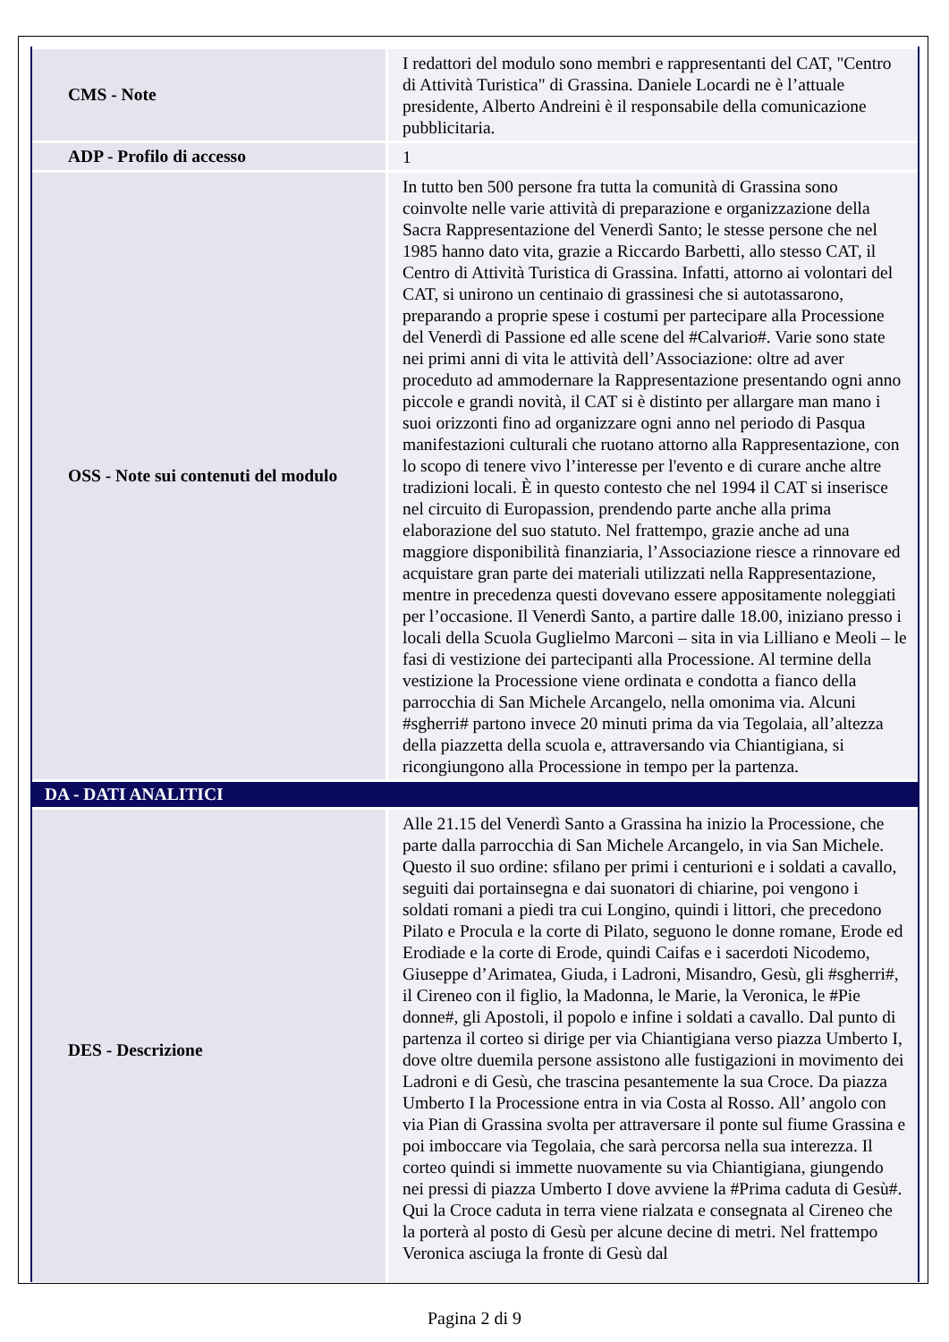| CMS - Note | I redattori del modulo sono membri e rappresentanti del CAT, "Centro di Attività Turistica" di Grassina. Daniele Locardi ne è l’attuale presidente, Alberto Andreini è il responsabile della comunicazione pubblicitaria. |
| ADP - Profilo di accesso | 1 |
| OSS - Note sui contenuti del modulo | In tutto ben 500 persone fra tutta la comunità di Grassina sono coinvolte nelle varie attività di preparazione e organizzazione della Sacra Rappresentazione del Venerdì Santo; le stesse persone che nel 1985 hanno dato vita, grazie a Riccardo Barbetti, allo stesso CAT, il Centro di Attività Turistica di Grassina. Infatti, attorno ai volontari del CAT, si unirono un centinaio di grassinesi che si autotassarono, preparando a proprie spese i costumi per partecipare alla Processione del Venerdì di Passione ed alle scene del #Calvario#. Varie sono state nei primi anni di vita le attività dell’Associazione: oltre ad aver proceduto ad ammodernare la Rappresentazione presentando ogni anno piccole e grandi novità, il CAT si è distinto per allargare man mano i suoi orizzonti fino ad organizzare ogni anno nel periodo di Pasqua manifestazioni culturali che ruotano attorno alla Rappresentazione, con lo scopo di tenere vivo l’interesse per l'evento e di curare anche altre tradizioni locali. È in questo contesto che nel 1994 il CAT si inserisce nel circuito di Europassion, prendendo parte anche alla prima elaborazione del suo statuto. Nel frattempo, grazie anche ad una maggiore disponibilità finanziaria, l’Associazione riesce a rinnovare ed acquistare gran parte dei materiali utilizzati nella Rappresentazione, mentre in precedenza questi dovevano essere appositamente noleggiati per l’occasione. Il Venerdì Santo, a partire dalle 18.00, iniziano presso i locali della Scuola Guglielmo Marconi – sita in via Lilliano e Meoli – le fasi di vestizione dei partecipanti alla Processione. Al termine della vestizione la Processione viene ordinata e condotta a fianco della parrocchia di San Michele Arcangelo, nella omonima via. Alcuni #sgherri# partono invece 20 minuti prima da via Tegolaia, all’altezza della piazzetta della scuola e, attraversando via Chiantigiana, si ricongiungono alla Processione in tempo per la partenza. |
| DA - DATI ANALITICI | |
| DES - Descrizione | Alle 21.15 del Venerdì Santo a Grassina ha inizio la Processione, che parte dalla parrocchia di San Michele Arcangelo, in via San Michele. Questo il suo ordine: sfilano per primi i centurioni e i soldati a cavallo, seguiti dai portainsegna e dai suonatori di chiarine, poi vengono i soldati romani a piedi tra cui Longino, quindi i littori, che precedono Pilato e Procula e la corte di Pilato, seguono le donne romane, Erode ed Erodiade e la corte di Erode, quindi Caifas e i sacerdoti Nicodemo, Giuseppe d’Arimatea, Giuda, i Ladroni, Misandro, Gesù, gli #sgherri#, il Cireneo con il figlio, la Madonna, le Marie, la Veronica, le #Pie donne#, gli Apostoli, il popolo e infine i soldati a cavallo. Dal punto di partenza il corteo si dirige per via Chiantigiana verso piazza Umberto I, dove oltre duemila persone assistono alle fustigazioni in movimento dei Ladroni e di Gesù, che trascina pesantemente la sua Croce. Da piazza Umberto I la Processione entra in via Costa al Rosso. All’ angolo con via Pian di Grassina svolta per attraversare il ponte sul fiume Grassina e poi imboccare via Tegolaia, che sarà percorsa nella sua interezza. Il corteo quindi si immette nuovamente su via Chiantigiana, giungendo nei pressi di piazza Umberto I dove avviene la #Prima caduta di Gesù#. Qui la Croce caduta in terra viene rialzata e consegnata al Cireneo che la porterà al posto di Gesù per alcune decine di metri. Nel frattempo Veronica asciuga la fronte di Gesù dal |
Pagina 2 di 9